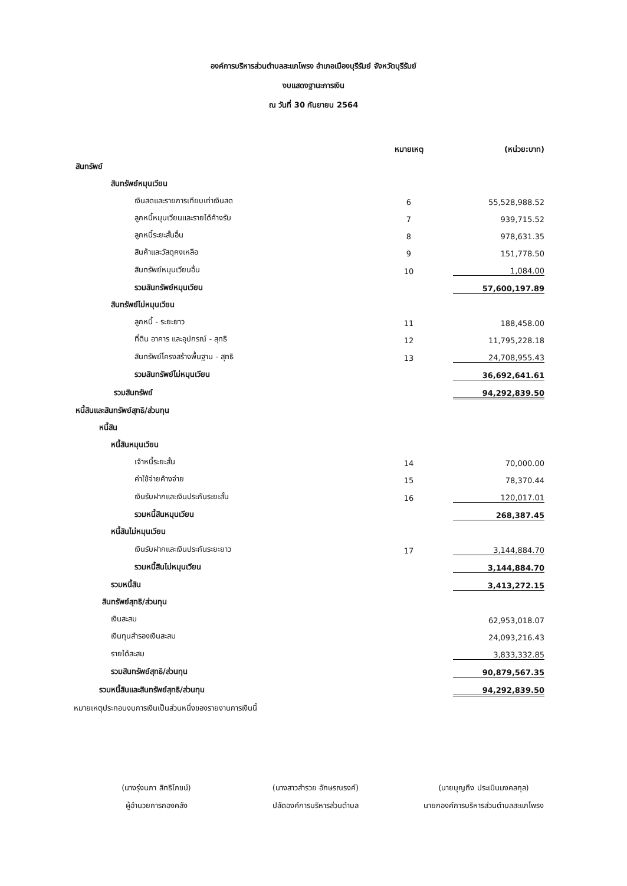องค์การบริหารส่วนตำบลสะแกโพรง อำเภอเมืองบุรีรัมย์ จังหวัดบุรีรัมย์
งบแสดงฐานะการเงิน
ณ วันที่ 30 กันยายน 2564
| | หมายเหตุ | (หน่วย:บาท) |
| --- | --- | --- |
| สินทรัพย์ | | |
| สินทรัพย์หมุนเวียน | | |
| เงินสดและรายการเทียบเท่าเงินสด | 6 | 55,528,988.52 |
| ลูกหนี้หมุนเวียนและรายได้ค้างรับ | 7 | 939,715.52 |
| ลูกหนี้ระยะสั้นอื่น | 8 | 978,631.35 |
| สินค้าและวัสดุคงเหลือ | 9 | 151,778.50 |
| สินทรัพย์หมุนเวียนอื่น | 10 | 1,084.00 |
| รวมสินทรัพย์หมุนเวียน | | 57,600,197.89 |
| สินทรัพย์ไม่หมุนเวียน | | |
| ลูกหนี้ - ระยะยาว | 11 | 188,458.00 |
| ที่ดิน อาคาร และอุปกรณ์ - สุทธิ | 12 | 11,795,228.18 |
| สินทรัพย์โครงสร้างพื้นฐาน - สุทธิ | 13 | 24,708,955.43 |
| รวมสินทรัพย์ไม่หมุนเวียน | | 36,692,641.61 |
| รวมสินทรัพย์ | | 94,292,839.50 |
| หนี้สินและสินทรัพย์สุทธิ/ส่วนทุน | | |
| หนี้สิน | | |
| หนี้สินหมุนเวียน | | |
| เจ้าหนี้ระยะสั้น | 14 | 70,000.00 |
| ค่าใช้จ่ายค้างจ่าย | 15 | 78,370.44 |
| เงินรับฝากและเงินประกันระยะสั้น | 16 | 120,017.01 |
| รวมหนี้สินหมุนเวียน | | 268,387.45 |
| หนี้สินไม่หมุนเวียน | | |
| เงินรับฝากและเงินประกันระยะยาว | 17 | 3,144,884.70 |
| รวมหนี้สินไม่หมุนเวียน | | 3,144,884.70 |
| รวมหนี้สิน | | 3,413,272.15 |
| สินทรัพย์สุทธิ/ส่วนทุน | | |
| เงินสะสม | | 62,953,018.07 |
| เงินทุนสำรองเงินสะสม | | 24,093,216.43 |
| รายได้สะสม | | 3,833,332.85 |
| รวมสินทรัพย์สุทธิ/ส่วนทุน | | 90,879,567.35 |
| รวมหนี้สินและสินทรัพย์สุทธิ/ส่วนทุน | | 94,292,839.50 |
หมายเหตุประกอบงบการเงินเป็นส่วนหนึ่งของรายงานการเงินนี้
(นางรุ่งนภา สิทธิโภชน์)
ผู้อำนวยการกองคลัง
(นางสาวสำรวย อักษรณรงค์)
ปลัดองค์การบริหารส่วนตำบล
(นายบุญถึง ประเมินมงคลกุล)
นายกองค์การบริหารส่วนตำบลสะแกโพรง